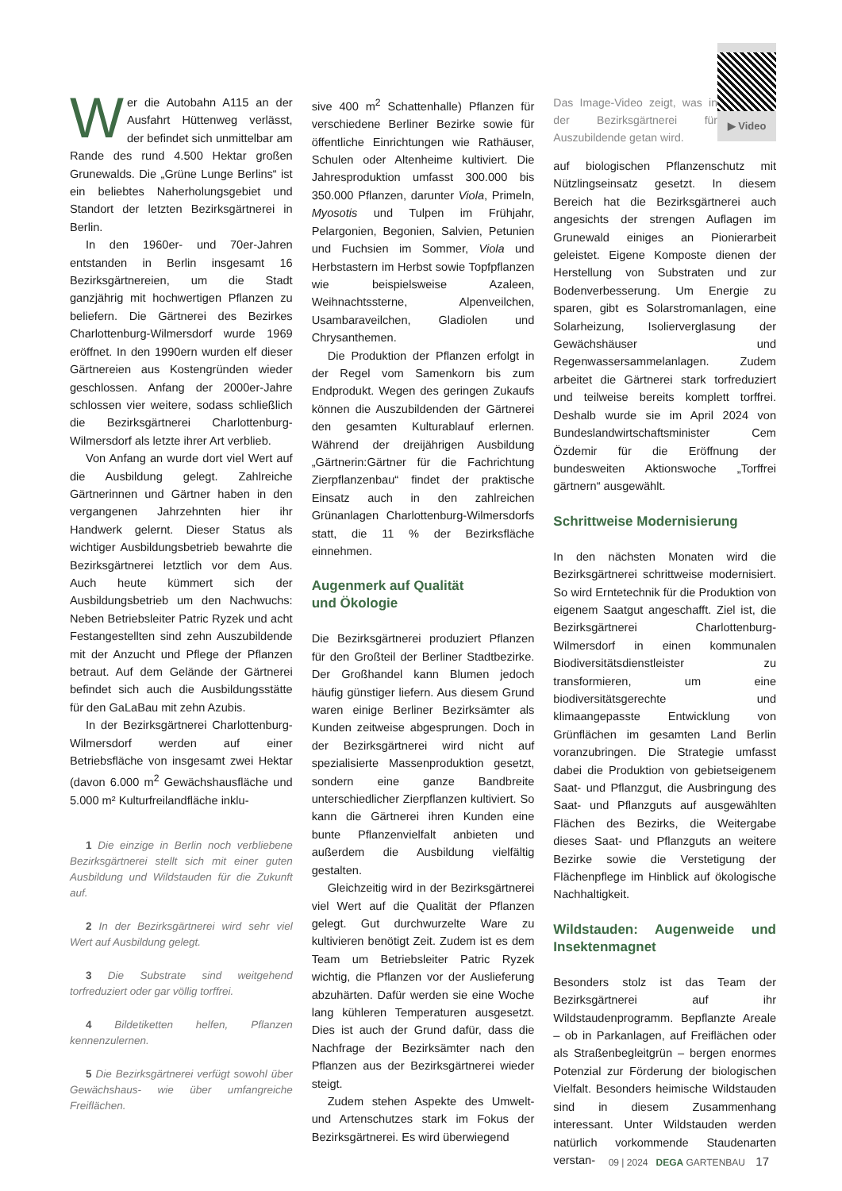Wer die Autobahn A115 an der Ausfahrt Hüttenweg verlässt, der befindet sich unmittelbar am Rande des rund 4.500 Hektar großen Grunewalds. Die „Grüne Lunge Berlins“ ist ein beliebtes Naherholungsgebiet und Standort der letzten Bezirksgärtnerei in Berlin.
In den 1960er- und 70er-Jahren entstanden in Berlin insgesamt 16 Bezirksgärtnereien, um die Stadt ganzjährig mit hochwertigen Pflanzen zu beliefern. Die Gärtnerei des Bezirkes Charlottenburg-Wilmersdorf wurde 1969 eröffnet. In den 1990ern wurden elf dieser Gärtnereien aus Kostengründen wieder geschlossen. Anfang der 2000er-Jahre schlossen vier weitere, sodass schließlich die Bezirksgärtnerei Charlottenburg-Wilmersdorf als letzte ihrer Art verblieb.
Von Anfang an wurde dort viel Wert auf die Ausbildung gelegt. Zahlreiche Gärtnerinnen und Gärtner haben in den vergangenen Jahrzehnten hier ihr Handwerk gelernt. Dieser Status als wichtiger Ausbildungsbetrieb bewahrte die Bezirksgärtnerei letztlich vor dem Aus. Auch heute kümmert sich der Ausbildungsbetrieb um den Nachwuchs: Neben Betriebsleiter Patric Ryzek und acht Festangestellten sind zehn Auszubildende mit der Anzucht und Pflege der Pflanzen betraut. Auf dem Gelände der Gärtnerei befindet sich auch die Ausbildungsstätte für den GaLaBau mit zehn Azubis.
In der Bezirksgärtnerei Charlottenburg-Wilmersdorf werden auf einer Betriebsfläche von insgesamt zwei Hektar (davon 6.000 m<sup>2</sup> Gewächshausfläche und 5.000 m² Kulturfreilandfläche inklu-
1 Die einzige in Berlin noch verbliebene Bezirksgärtnerei stellt sich mit einer guten Ausbildung und Wildstauden für die Zukunft auf.
2 In der Bezirksgärtnerei wird sehr viel Wert auf Ausbildung gelegt.
3 Die Substrate sind weitgehend torfreduziert oder gar völlig torffrei.
4 Bildetiketten helfen, Pflanzen kennenzulernen.
5 Die Bezirksgärtnerei verfügt sowohl über Gewächshaus- wie über umfangreiche Freiflächen.
sive 400 m<sup>2</sup> Schattenhalle) Pflanzen für verschiedene Berliner Bezirke sowie für öffentliche Einrichtungen wie Rathäuser, Schulen oder Altenheime kultiviert. Die Jahresproduktion umfasst 300.000 bis 350.000 Pflanzen, darunter Viola, Primeln, Myosotis und Tulpen im Frühjahr, Pelargonien, Begonien, Salvien, Petunien und Fuchsien im Sommer, Viola und Herbstastern im Herbst sowie Topfpflanzen wie beispielsweise Azaleen, Weihnachtssterne, Alpenveilchen, Usambaraveilchen, Gladiolen und Chrysanthemen.
Die Produktion der Pflanzen erfolgt in der Regel vom Samenkorn bis zum Endprodukt. Wegen des geringen Zukaufs können die Auszubildenden der Gärtnerei den gesamten Kulturablauf erlernen. Während der dreijährigen Ausbildung „Gärtnerin:Gärtner für die Fachrichtung Zierpflanzenbau“ findet der praktische Einsatz auch in den zahlreichen Grünanlagen Charlottenburg-Wilmersdorfs statt, die 11 % der Bezirksfläche einnehmen.
Augenmerk auf Qualität
und Ökologie
Die Bezirksgärtnerei produziert Pflanzen für den Großteil der Berliner Stadtbezirke. Der Großhandel kann Blumen jedoch häufig günstiger liefern. Aus diesem Grund waren einige Berliner Bezirksämter als Kunden zeitweise abgesprungen. Doch in der Bezirksgärtnerei wird nicht auf spezialisierte Massenproduktion gesetzt, sondern eine ganze Bandbreite unterschiedlicher Zierpflanzen kultiviert. So kann die Gärtnerei ihren Kunden eine bunte Pflanzenvielfalt anbieten und außerdem die Ausbildung vielfältig gestalten.
Gleichzeitig wird in der Bezirksgärtnerei viel Wert auf die Qualität der Pflanzen gelegt. Gut durchwurzelte Ware zu kultivieren benötigt Zeit. Zudem ist es dem Team um Betriebsleiter Patric Ryzek wichtig, die Pflanzen vor der Auslieferung abzuhärten. Dafür werden sie eine Woche lang kühleren Temperaturen ausgesetzt. Dies ist auch der Grund dafür, dass die Nachfrage der Bezirksämter nach den Pflanzen aus der Bezirksgärtnerei wieder steigt.
Zudem stehen Aspekte des Umwelt- und Artenschutzes stark im Fokus der Bezirksgärtnerei. Es wird überwiegend
Das Image-Video zeigt, was in der Bezirksgärtnerei für Auszubildende getan wird.
▶ Video
auf biologischen Pflanzenschutz mit Nützlingseinsatz gesetzt. In diesem Bereich hat die Bezirksgärtnerei auch angesichts der strengen Auflagen im Grunewald einiges an Pionierarbeit geleistet. Eigene Komposte dienen der Herstellung von Substraten und zur Bodenverbesserung. Um Energie zu sparen, gibt es Solarstromanlagen, eine Solarheizung, Isolierverglasung der Gewächshäuser und Regenwassersammelanlagen. Zudem arbeitet die Gärtnerei stark torfreduziert und teilweise bereits komplett torffrei. Deshalb wurde sie im April 2024 von Bundeslandwirtschaftsminister Cem Özdemir für die Eröffnung der bundesweiten Aktionswoche „Torffrei gärtnern“ ausgewählt.
Schrittweise Modernisierung
In den nächsten Monaten wird die Bezirksgärtnerei schrittweise modernisiert. So wird Erntetechnik für die Produktion von eigenem Saatgut angeschafft. Ziel ist, die Bezirksgärtnerei Charlottenburg-Wilmersdorf in einen kommunalen Biodiversitätsdienstleister zu transformieren, um eine biodiversitätsgerechte und klimaangepasste Entwicklung von Grünflächen im gesamten Land Berlin voranzubringen. Die Strategie umfasst dabei die Produktion von gebietseigenem Saat- und Pflanzgut, die Ausbringung des Saat- und Pflanzguts auf ausgewählten Flächen des Bezirks, die Weitergabe dieses Saat- und Pflanzguts an weitere Bezirke sowie die Verstetigung der Flächenpflege im Hinblick auf ökologische Nachhaltigkeit.
Wildstauden: Augenweide und Insektenmagnet
Besonders stolz ist das Team der Bezirksgärtnerei auf ihr Wildstaudenprogramm. Bepflanzte Areale – ob in Parkanlagen, auf Freiflächen oder als Straßenbegleitgrün – bergen enormes Potenzial zur Förderung der biologischen Vielfalt. Besonders heimische Wildstauden sind in diesem Zusammenhang interessant. Unter Wildstauden werden natürlich vorkommende Staudenarten verstan-
09 | 2024 DEGA GARTENBAU 17